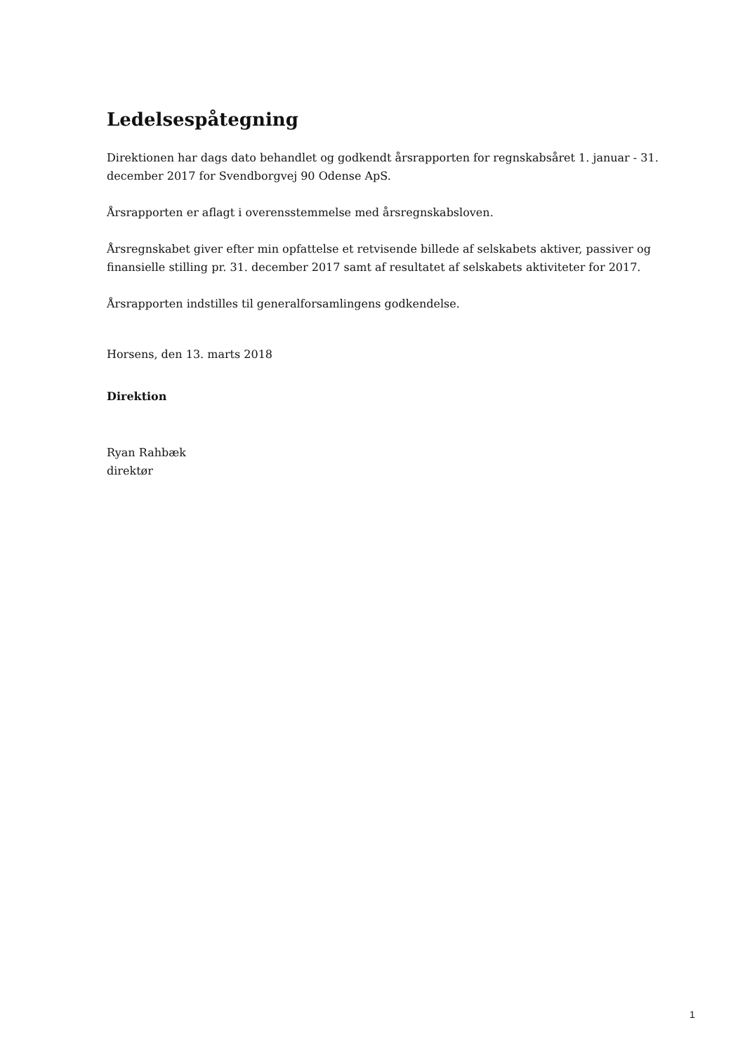Ledelsespåtegning
Direktionen har dags dato behandlet og godkendt årsrapporten for regnskabsåret 1. januar - 31. december 2017 for Svendborgvej 90 Odense ApS.
Årsrapporten er aflagt i overensstemmelse med årsregnskabsloven.
Årsregnskabet giver efter min opfattelse et retvisende billede af selskabets aktiver, passiver og finansielle stilling pr. 31. december 2017 samt af resultatet af selskabets aktiviteter for 2017.
Årsrapporten indstilles til generalforsamlingens godkendelse.
Horsens, den 13. marts 2018
Direktion
Ryan Rahbæk
direktør
1